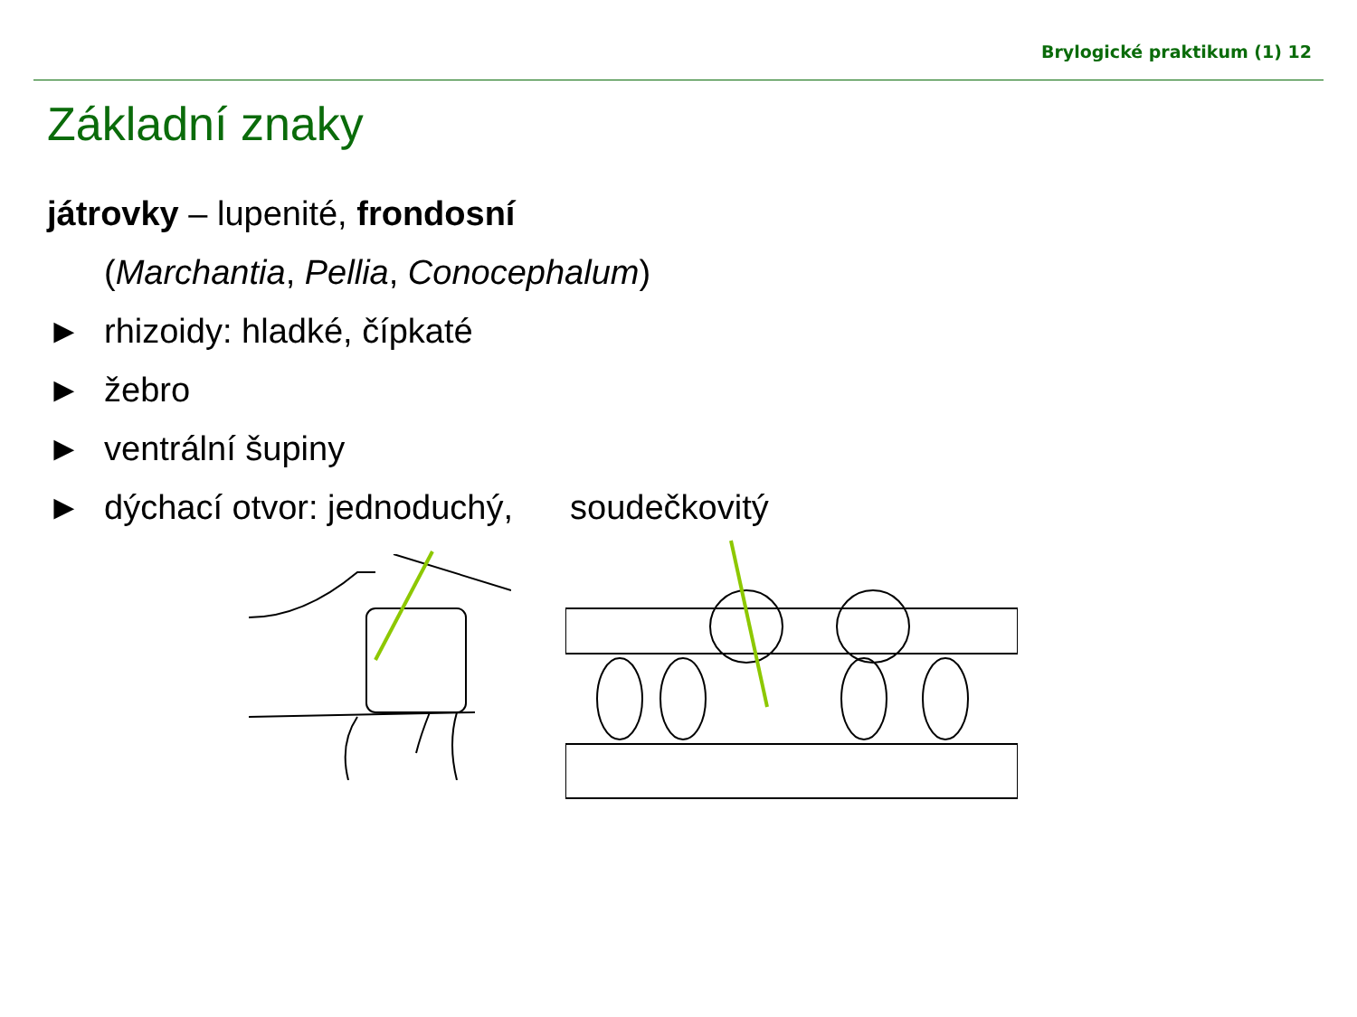Brylogické praktikum (1) 12
Základní znaky
játrovky – lupenité, frondosní
(Marchantia, Pellia, Conocephalum)
► rhizoidy: hladké, čípkaté
► žebro
► ventrální šupiny
► dýchací otvor: jednoduchý, soudečkovitý